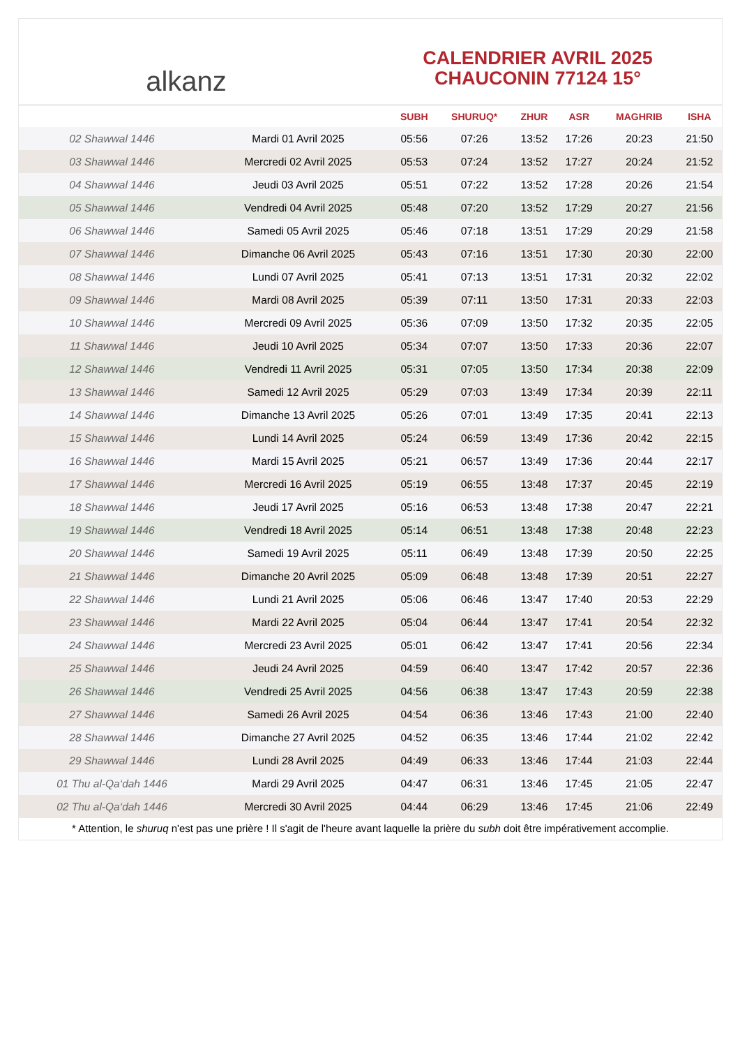alkanz
CALENDRIER AVRIL 2025
CHAUCONIN 77124 15°
| | | SUBH | SHURUQ* | ZHUR | ASR | MAGHRIB | ISHA |
| --- | --- | --- | --- | --- | --- | --- | --- |
| 02 Shawwal 1446 | Mardi 01 Avril 2025 | 05:56 | 07:26 | 13:52 | 17:26 | 20:23 | 21:50 |
| 03 Shawwal 1446 | Mercredi 02 Avril 2025 | 05:53 | 07:24 | 13:52 | 17:27 | 20:24 | 21:52 |
| 04 Shawwal 1446 | Jeudi 03 Avril 2025 | 05:51 | 07:22 | 13:52 | 17:28 | 20:26 | 21:54 |
| 05 Shawwal 1446 | Vendredi 04 Avril 2025 | 05:48 | 07:20 | 13:52 | 17:29 | 20:27 | 21:56 |
| 06 Shawwal 1446 | Samedi 05 Avril 2025 | 05:46 | 07:18 | 13:51 | 17:29 | 20:29 | 21:58 |
| 07 Shawwal 1446 | Dimanche 06 Avril 2025 | 05:43 | 07:16 | 13:51 | 17:30 | 20:30 | 22:00 |
| 08 Shawwal 1446 | Lundi 07 Avril 2025 | 05:41 | 07:13 | 13:51 | 17:31 | 20:32 | 22:02 |
| 09 Shawwal 1446 | Mardi 08 Avril 2025 | 05:39 | 07:11 | 13:50 | 17:31 | 20:33 | 22:03 |
| 10 Shawwal 1446 | Mercredi 09 Avril 2025 | 05:36 | 07:09 | 13:50 | 17:32 | 20:35 | 22:05 |
| 11 Shawwal 1446 | Jeudi 10 Avril 2025 | 05:34 | 07:07 | 13:50 | 17:33 | 20:36 | 22:07 |
| 12 Shawwal 1446 | Vendredi 11 Avril 2025 | 05:31 | 07:05 | 13:50 | 17:34 | 20:38 | 22:09 |
| 13 Shawwal 1446 | Samedi 12 Avril 2025 | 05:29 | 07:03 | 13:49 | 17:34 | 20:39 | 22:11 |
| 14 Shawwal 1446 | Dimanche 13 Avril 2025 | 05:26 | 07:01 | 13:49 | 17:35 | 20:41 | 22:13 |
| 15 Shawwal 1446 | Lundi 14 Avril 2025 | 05:24 | 06:59 | 13:49 | 17:36 | 20:42 | 22:15 |
| 16 Shawwal 1446 | Mardi 15 Avril 2025 | 05:21 | 06:57 | 13:49 | 17:36 | 20:44 | 22:17 |
| 17 Shawwal 1446 | Mercredi 16 Avril 2025 | 05:19 | 06:55 | 13:48 | 17:37 | 20:45 | 22:19 |
| 18 Shawwal 1446 | Jeudi 17 Avril 2025 | 05:16 | 06:53 | 13:48 | 17:38 | 20:47 | 22:21 |
| 19 Shawwal 1446 | Vendredi 18 Avril 2025 | 05:14 | 06:51 | 13:48 | 17:38 | 20:48 | 22:23 |
| 20 Shawwal 1446 | Samedi 19 Avril 2025 | 05:11 | 06:49 | 13:48 | 17:39 | 20:50 | 22:25 |
| 21 Shawwal 1446 | Dimanche 20 Avril 2025 | 05:09 | 06:48 | 13:48 | 17:39 | 20:51 | 22:27 |
| 22 Shawwal 1446 | Lundi 21 Avril 2025 | 05:06 | 06:46 | 13:47 | 17:40 | 20:53 | 22:29 |
| 23 Shawwal 1446 | Mardi 22 Avril 2025 | 05:04 | 06:44 | 13:47 | 17:41 | 20:54 | 22:32 |
| 24 Shawwal 1446 | Mercredi 23 Avril 2025 | 05:01 | 06:42 | 13:47 | 17:41 | 20:56 | 22:34 |
| 25 Shawwal 1446 | Jeudi 24 Avril 2025 | 04:59 | 06:40 | 13:47 | 17:42 | 20:57 | 22:36 |
| 26 Shawwal 1446 | Vendredi 25 Avril 2025 | 04:56 | 06:38 | 13:47 | 17:43 | 20:59 | 22:38 |
| 27 Shawwal 1446 | Samedi 26 Avril 2025 | 04:54 | 06:36 | 13:46 | 17:43 | 21:00 | 22:40 |
| 28 Shawwal 1446 | Dimanche 27 Avril 2025 | 04:52 | 06:35 | 13:46 | 17:44 | 21:02 | 22:42 |
| 29 Shawwal 1446 | Lundi 28 Avril 2025 | 04:49 | 06:33 | 13:46 | 17:44 | 21:03 | 22:44 |
| 01 Thu al-Qa‘dah 1446 | Mardi 29 Avril 2025 | 04:47 | 06:31 | 13:46 | 17:45 | 21:05 | 22:47 |
| 02 Thu al-Qa‘dah 1446 | Mercredi 30 Avril 2025 | 04:44 | 06:29 | 13:46 | 17:45 | 21:06 | 22:49 |
* Attention, le shuruq n'est pas une prière ! Il s'agit de l'heure avant laquelle la prière du subh doit être impérativement accomplie.